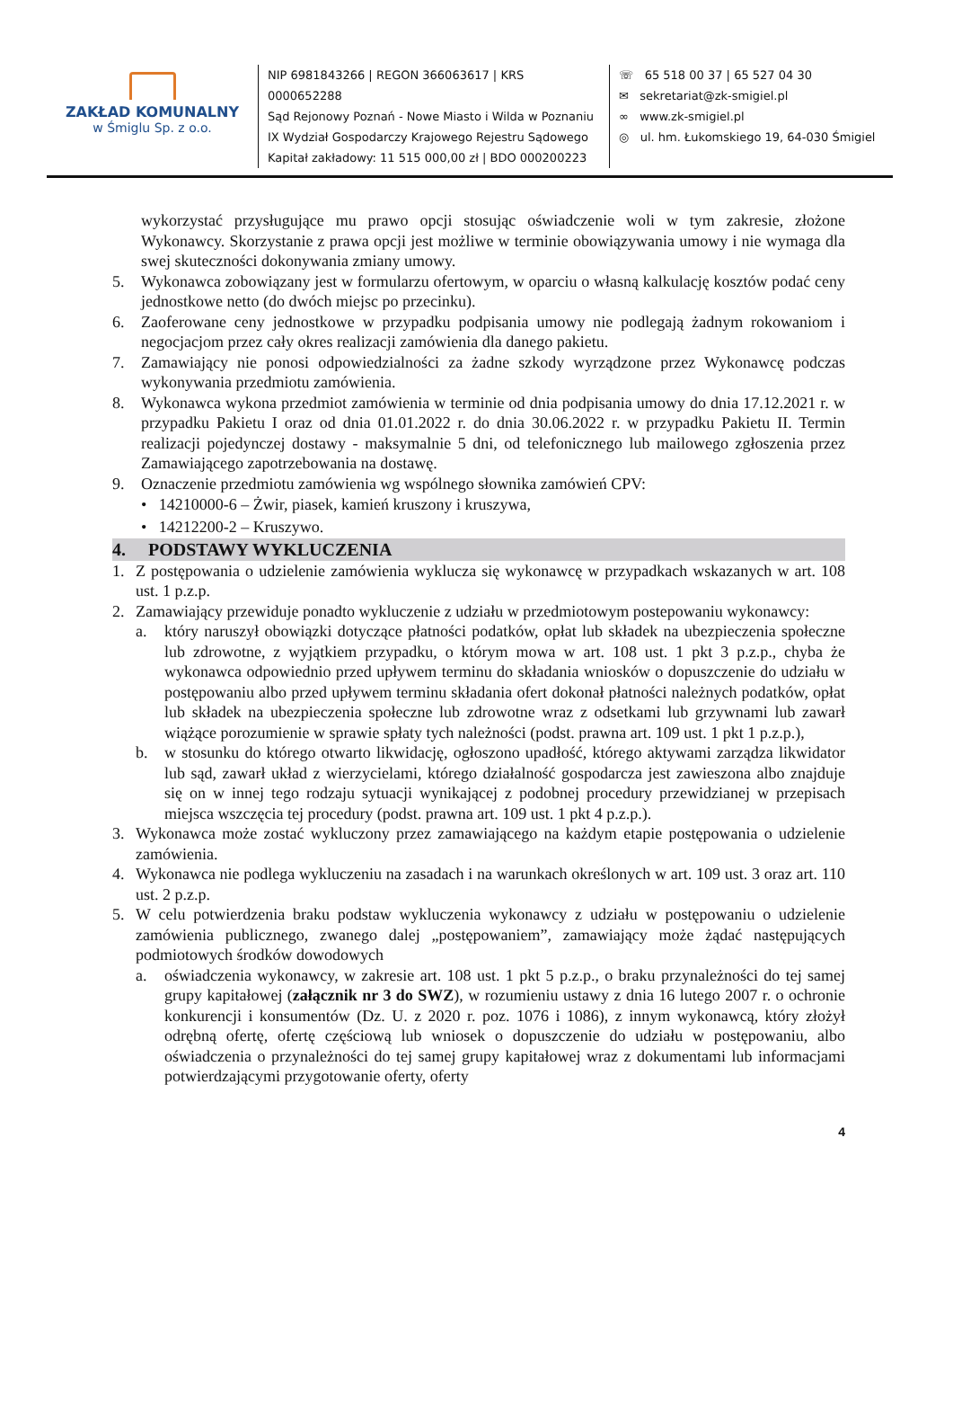ZAKŁAD KOMUNALNY
w Śmiglu Sp. z o.o.
NIP 6981843266 | REGON 366063617 | KRS 0000652288
Sąd Rejonowy Poznań - Nowe Miasto i Wilda w Poznaniu
IX Wydział Gospodarczy Krajowego Rejestru Sądowego
Kapitał zakładowy: 11 515 000,00 zł | BDO 000200223
☏ 65 518 00 37 | 65 527 04 30
✉ sekretariat@zk-smigiel.pl
∞ www.zk-smigiel.pl
◎ ul. hm. Łukomskiego 19, 64-030 Śmigiel
wykorzystać przysługujące mu prawo opcji stosując oświadczenie woli w tym zakresie, złożone Wykonawcy. Skorzystanie z prawa opcji jest możliwe w terminie obowiązywania umowy i nie wymaga dla swej skuteczności dokonywania zmiany umowy.
5. Wykonawca zobowiązany jest w formularzu ofertowym, w oparciu o własną kalkulację kosztów podać ceny jednostkowe netto (do dwóch miejsc po przecinku).
6. Zaoferowane ceny jednostkowe w przypadku podpisania umowy nie podlegają żadnym rokowaniom i negocjacjom przez cały okres realizacji zamówienia dla danego pakietu.
7. Zamawiający nie ponosi odpowiedzialności za żadne szkody wyrządzone przez Wykonawcę podczas wykonywania przedmiotu zamówienia.
8. Wykonawca wykona przedmiot zamówienia w terminie od dnia podpisania umowy do dnia 17.12.2021 r. w przypadku Pakietu I oraz od dnia 01.01.2022 r. do dnia 30.06.2022 r. w przypadku Pakietu II. Termin realizacji pojedynczej dostawy - maksymalnie 5 dni, od telefonicznego lub mailowego zgłoszenia przez Zamawiającego zapotrzebowania na dostawę.
9. Oznaczenie przedmiotu zamówienia wg wspólnego słownika zamówień CPV:
• 14210000-6 – Żwir, piasek, kamień kruszony i kruszywa,
• 14212200-2 – Kruszywo.
4. PODSTAWY WYKLUCZENIA
1. Z postępowania o udzielenie zamówienia wyklucza się wykonawcę w przypadkach wskazanych w art. 108 ust. 1 p.z.p.
2. Zamawiający przewiduje ponadto wykluczenie z udziału w przedmiotowym postepowaniu wykonawcy:
a. który naruszył obowiązki dotyczące płatności podatków, opłat lub składek na ubezpieczenia społeczne lub zdrowotne, z wyjątkiem przypadku, o którym mowa w art. 108 ust. 1 pkt 3 p.z.p., chyba że wykonawca odpowiednio przed upływem terminu do składania wniosków o dopuszczenie do udziału w postępowaniu albo przed upływem terminu składania ofert dokonał płatności należnych podatków, opłat lub składek na ubezpieczenia społeczne lub zdrowotne wraz z odsetkami lub grzywnami lub zawarł wiążące porozumienie w sprawie spłaty tych należności (podst. prawna art. 109 ust. 1 pkt 1 p.z.p.),
b. w stosunku do którego otwarto likwidację, ogłoszono upadłość, którego aktywami zarządza likwidator lub sąd, zawarł układ z wierzycielami, którego działalność gospodarcza jest zawieszona albo znajduje się on w innej tego rodzaju sytuacji wynikającej z podobnej procedury przewidzianej w przepisach miejsca wszczęcia tej procedury (podst. prawna art. 109 ust. 1 pkt 4 p.z.p.).
3. Wykonawca może zostać wykluczony przez zamawiającego na każdym etapie postępowania o udzielenie zamówienia.
4. Wykonawca nie podlega wykluczeniu na zasadach i na warunkach określonych w art. 109 ust. 3 oraz art. 110 ust. 2 p.z.p.
5. W celu potwierdzenia braku podstaw wykluczenia wykonawcy z udziału w postępowaniu o udzielenie zamówienia publicznego, zwanego dalej „postępowaniem”, zamawiający może żądać następujących podmiotowych środków dowodowych
a. oświadczenia wykonawcy, w zakresie art. 108 ust. 1 pkt 5 p.z.p., o braku przynależności do tej samej grupy kapitałowej (załącznik nr 3 do SWZ), w rozumieniu ustawy z dnia 16 lutego 2007 r. o ochronie konkurencji i konsumentów (Dz. U. z 2020 r. poz. 1076 i 1086), z innym wykonawcą, który złożył odrębną ofertę, ofertę częściową lub wniosek o dopuszczenie do udziału w postępowaniu, albo oświadczenia o przynależności do tej samej grupy kapitałowej wraz z dokumentami lub informacjami potwierdzającymi przygotowanie oferty, oferty
4